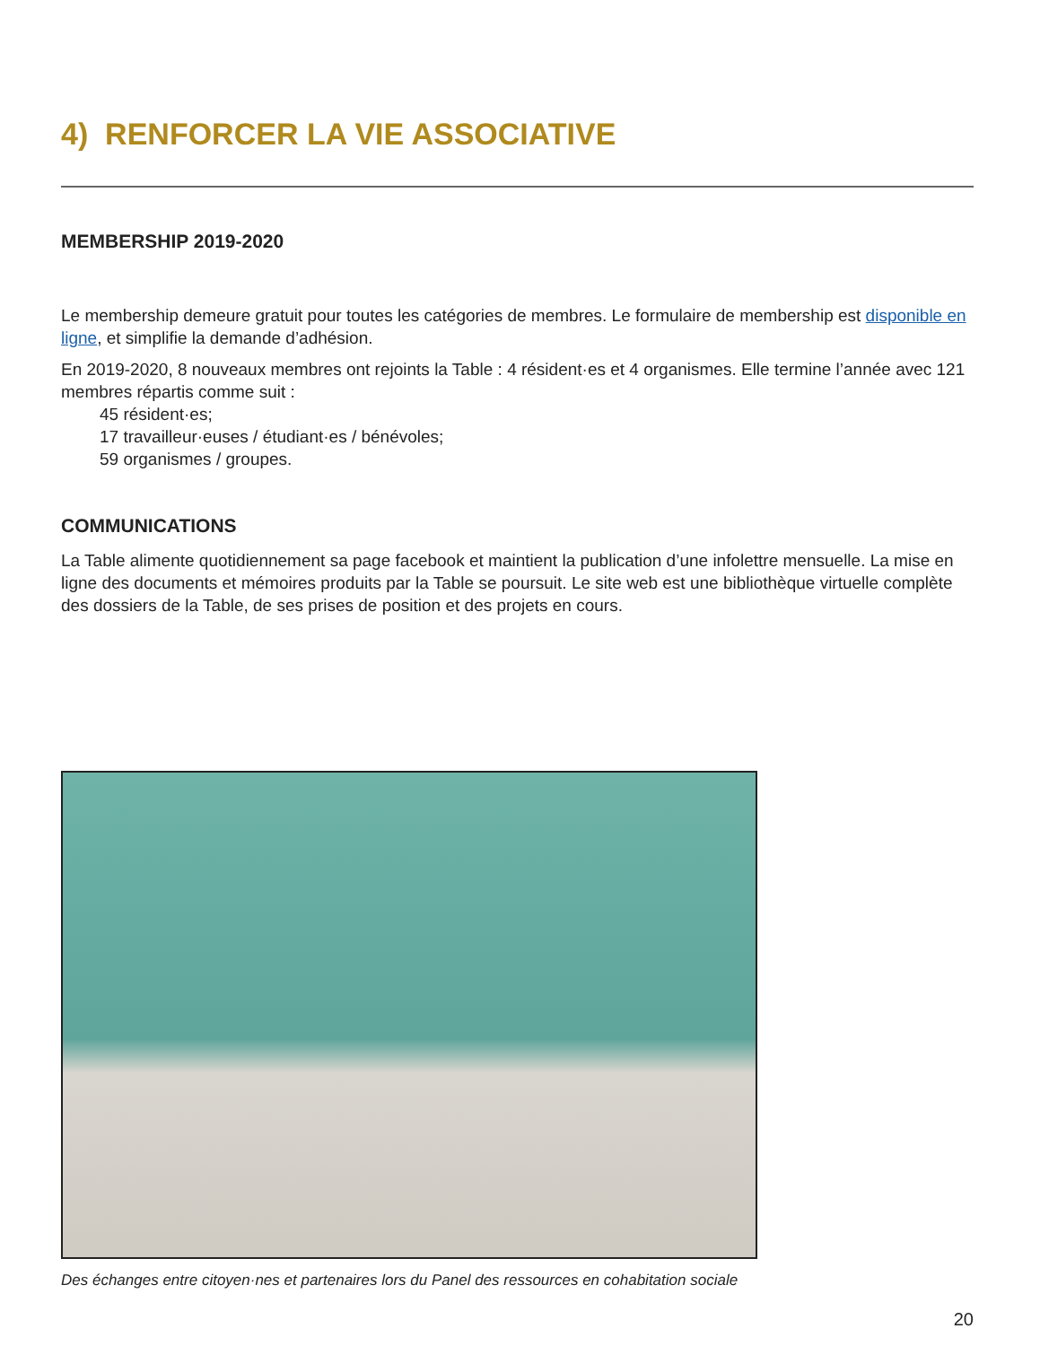4) RENFORCER LA VIE ASSOCIATIVE
MEMBERSHIP 2019-2020
Le membership demeure gratuit pour toutes les catégories de membres. Le formulaire de membership est disponible en ligne, et simplifie la demande d’adhésion.
En 2019-2020, 8 nouveaux membres ont rejoints la Table : 4 résident·es et 4 organismes. Elle termine l’année avec 121 membres répartis comme suit :
45 résident·es;
17 travailleur·euses / étudiant·es / bénévoles;
59 organismes / groupes.
COMMUNICATIONS
La Table alimente quotidiennement sa page facebook et maintient la publication d’une infolettre mensuelle. La mise en ligne des documents et mémoires produits par la Table se poursuit. Le site web est une bibliothèque virtuelle complète des dossiers de la Table, de ses prises de position et des projets en cours.
Des échanges entre citoyen·nes et partenaires lors du Panel des ressources en cohabitation sociale
20